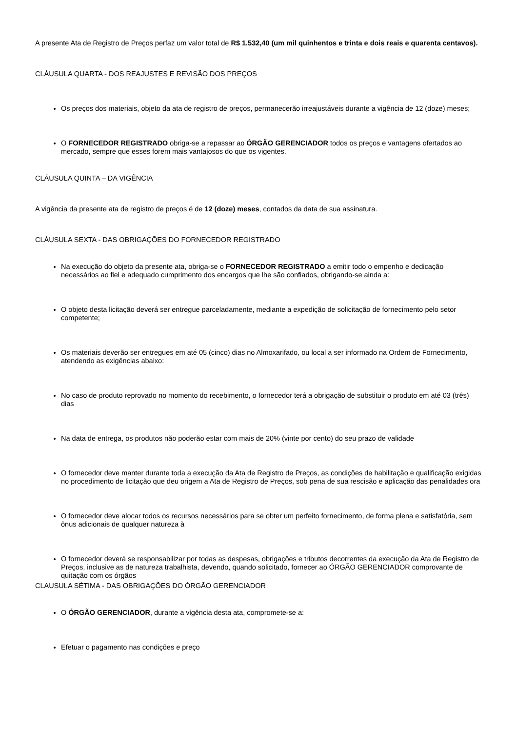A presente Ata de Registro de Preços perfaz um valor total de R$ 1.532,40 (um mil quinhentos e trinta e dois reais e quarenta centavos).
CLÁUSULA QUARTA - DOS REAJUSTES E REVISÃO DOS PREÇOS
Os preços dos materiais, objeto da ata de registro de preços, permanecerão irreajustáveis durante a vigência de 12 (doze) meses;
O FORNECEDOR REGISTRADO obriga-se a repassar ao ÓRGÃO GERENCIADOR todos os preços e vantagens ofertados ao mercado, sempre que esses forem mais vantajosos do que os vigentes.
CLÁUSULA QUINTA – DA VIGÊNCIA
A vigência da presente ata de registro de preços é de 12 (doze) meses, contados da data de sua assinatura.
CLÁUSULA SEXTA - DAS OBRIGAÇÕES DO FORNECEDOR REGISTRADO
Na execução do objeto da presente ata, obriga-se o FORNECEDOR REGISTRADO a emitir todo o empenho e dedicação necessários ao fiel e adequado cumprimento dos encargos que lhe são confiados, obrigando-se ainda a:
O objeto desta licitação deverá ser entregue parceladamente, mediante a expedição de solicitação de fornecimento pelo setor competente;
Os materiais deverão ser entregues em até 05 (cinco) dias no Almoxarifado, ou local a ser informado na Ordem de Fornecimento, atendendo as exigências abaixo:
No caso de produto reprovado no momento do recebimento, o fornecedor terá a obrigação de substituir o produto em até 03 (três) dias
Na data de entrega, os produtos não poderão estar com mais de 20% (vinte por cento) do seu prazo de validade
O fornecedor deve manter durante toda a execução da Ata de Registro de Preços, as condições de habilitação e qualificação exigidas no procedimento de licitação que deu origem a Ata de Registro de Preços, sob pena de sua rescisão e aplicação das penalidades ora
O fornecedor deve alocar todos os recursos necessários para se obter um perfeito fornecimento, de forma plena e satisfatória, sem ônus adicionais de qualquer natureza à
O fornecedor deverá se responsabilizar por todas as despesas, obrigações e tributos decorrentes da execução da Ata de Registro de Preços, inclusive as de natureza trabalhista, devendo, quando solicitado, fornecer ao ÓRGÃO GERENCIADOR comprovante de quitação com os órgãos
CLAUSULA SÉTIMA - DAS OBRIGAÇÕES DO ÓRGÃO GERENCIADOR
O ÓRGÃO GERENCIADOR, durante a vigência desta ata, compromete-se a:
Efetuar o pagamento nas condições e preço